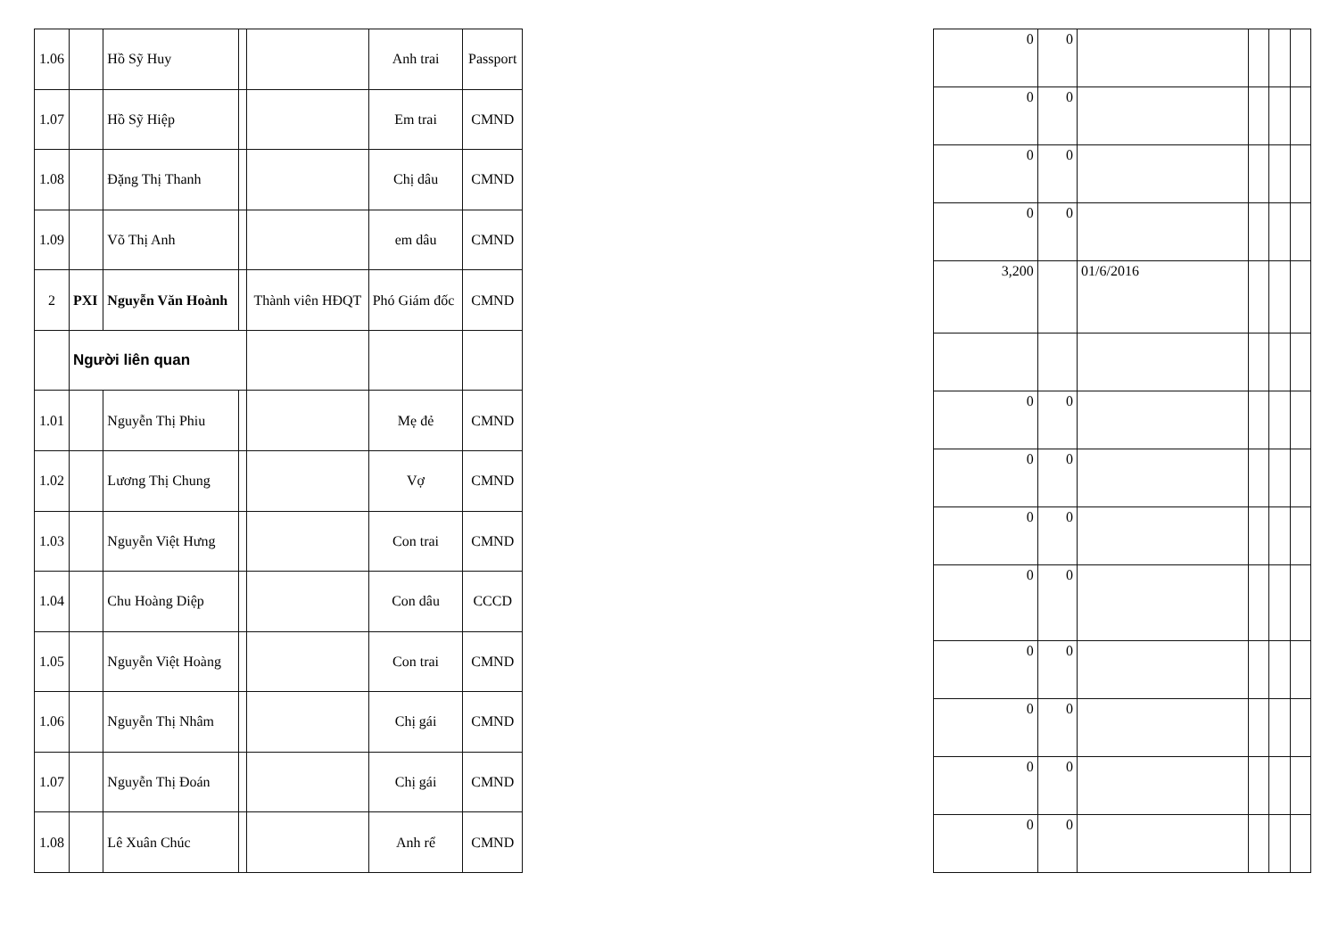| 1.06 | | Hồ Sỹ Huy | | | Anh trai | Passport |
| 1.07 | | Hồ Sỹ Hiệp | | | Em trai | CMND |
| 1.08 | | Đặng Thị Thanh | | | Chị dâu | CMND |
| 1.09 | | Võ Thị Anh | | | em dâu | CMND |
| 2 | PXI | Nguyễn Văn Hoành | | Thành viên HĐQT | Phó Giám đốc | CMND |
| | Người liên quan | | | | | |
| 1.01 | | Nguyễn Thị Phiu | | | Mẹ đẻ | CMND |
| 1.02 | | Lương Thị Chung | | | Vợ | CMND |
| 1.03 | | Nguyễn Việt Hưng | | | Con trai | CMND |
| 1.04 | | Chu Hoàng Diệp | | | Con dâu | CCCD |
| 1.05 | | Nguyễn Việt Hoàng | | | Con trai | CMND |
| 1.06 | | Nguyễn Thị Nhâm | | | Chị gái | CMND |
| 1.07 | | Nguyễn Thị Đoán | | | Chị gái | CMND |
| 1.08 | | Lê Xuân Chúc | | | Anh rể | CMND |
| 0 | 0 | | | | |
| 0 | 0 | | | | |
| 0 | 0 | | | | |
| 0 | 0 | | | | |
| 3,200 | | 01/6/2016 | | | |
| 0 | 0 | | | | |
| 0 | 0 | | | | |
| 0 | 0 | | | | |
| 0 | 0 | | | | |
| 0 | 0 | | | | |
| 0 | 0 | | | | |
| 0 | 0 | | | | |
| 0 | 0 | | | | |